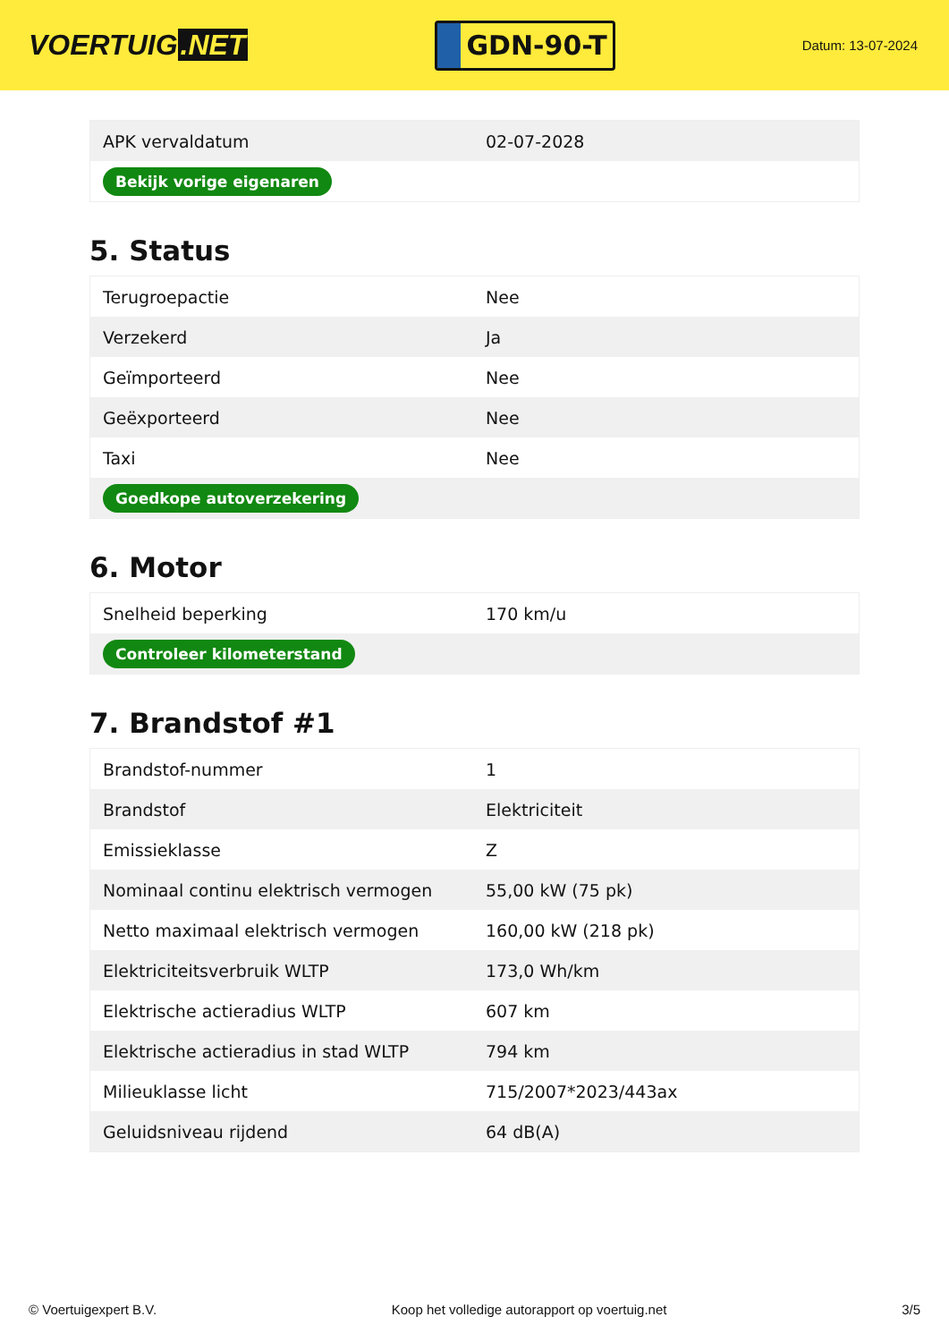VOERTUIG.NET
GDN-90-T
Datum: 13-07-2024
| APK vervaldatum | 02-07-2028 |
| Bekijk vorige eigenaren | |
5. Status
| Terugroepactie | Nee |
| Verzekerd | Ja |
| Geïmporteerd | Nee |
| Geëxporteerd | Nee |
| Taxi | Nee |
| Goedkope autoverzekering | |
6. Motor
| Snelheid beperking | 170 km/u |
| Controleer kilometerstand | |
7. Brandstof #1
| Brandstof-nummer | 1 |
| Brandstof | Elektriciteit |
| Emissieklasse | Z |
| Nominaal continu elektrisch vermogen | 55,00 kW (75 pk) |
| Netto maximaal elektrisch vermogen | 160,00 kW (218 pk) |
| Elektriciteitsverbruik WLTP | 173,0 Wh/km |
| Elektrische actieradius WLTP | 607 km |
| Elektrische actieradius in stad WLTP | 794 km |
| Milieuklasse licht | 715/2007*2023/443ax |
| Geluidsniveau rijdend | 64 dB(A) |
© Voertuigexpert B.V. Koop het volledige autorapport op voertuig.net 3/5